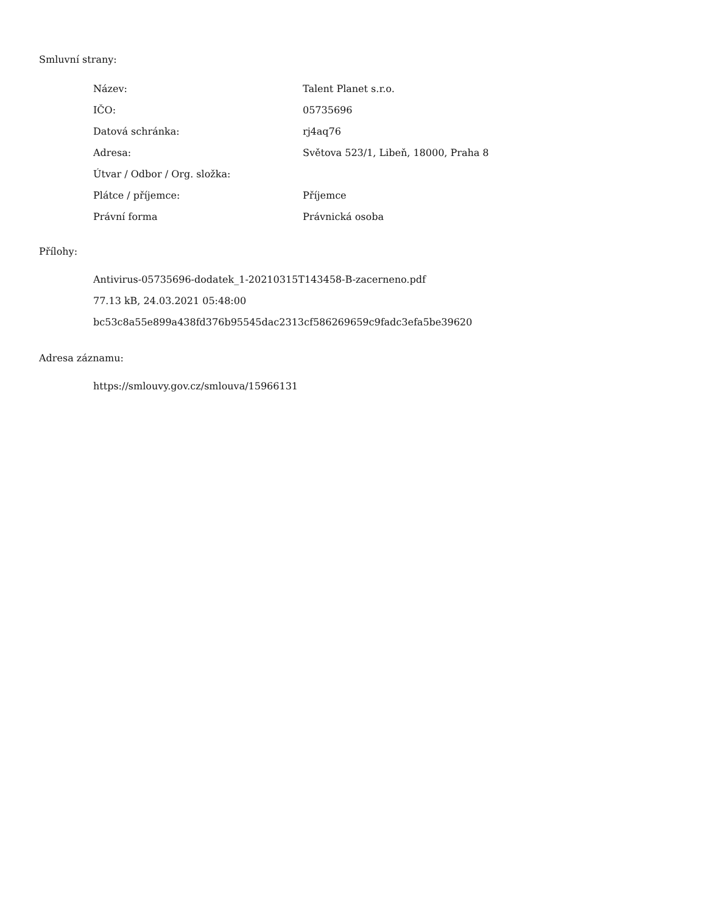Smluvní strany:
| Název: | Talent Planet s.r.o. |
| IČO: | 05735696 |
| Datová schránka: | rj4aq76 |
| Adresa: | Světova 523/1, Libeň, 18000, Praha 8 |
| Útvar / Odbor / Org. složka: | |
| Plátce / příjemce: | Příjemce |
| Právní forma | Právnická osoba |
Přílohy:
Antivirus-05735696-dodatek_1-20210315T143458-B-zacerneno.pdf
77.13 kB, 24.03.2021 05:48:00
bc53c8a55e899a438fd376b95545dac2313cf586269659c9fadc3efa5be39620
Adresa záznamu:
https://smlouvy.gov.cz/smlouva/15966131